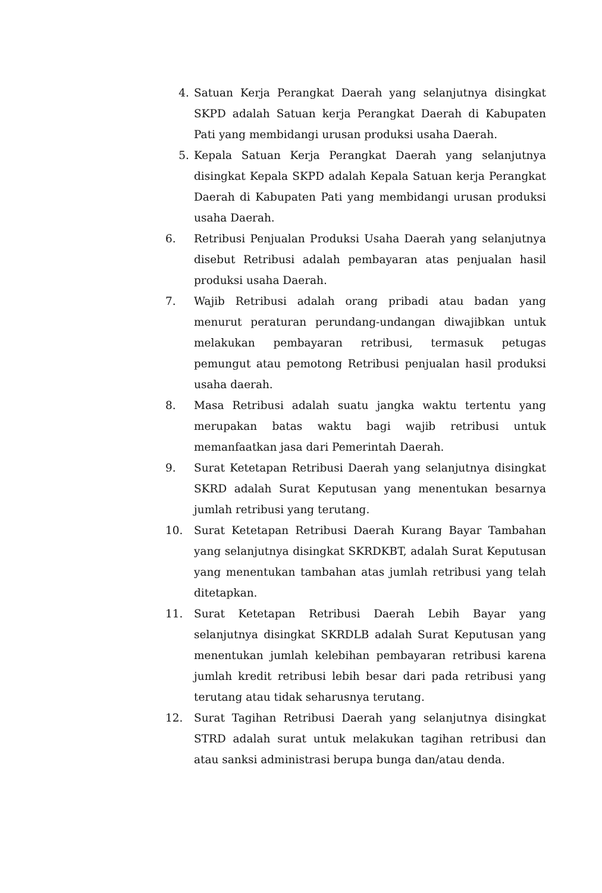4. Satuan Kerja Perangkat Daerah yang selanjutnya disingkat SKPD adalah Satuan kerja Perangkat Daerah di Kabupaten Pati yang membidangi urusan produksi usaha Daerah.
5. Kepala Satuan Kerja Perangkat Daerah yang selanjutnya disingkat Kepala SKPD adalah Kepala Satuan kerja Perangkat Daerah di Kabupaten Pati yang membidangi urusan produksi usaha Daerah.
6. Retribusi Penjualan Produksi Usaha Daerah yang selanjutnya disebut Retribusi adalah pembayaran atas penjualan hasil produksi usaha Daerah.
7. Wajib Retribusi adalah orang pribadi atau badan yang menurut peraturan perundang-undangan diwajibkan untuk melakukan pembayaran retribusi, termasuk petugas pemungut atau pemotong Retribusi penjualan hasil produksi usaha daerah.
8. Masa Retribusi adalah suatu jangka waktu tertentu yang merupakan batas waktu bagi wajib retribusi untuk memanfaatkan jasa dari Pemerintah Daerah.
9. Surat Ketetapan Retribusi Daerah yang selanjutnya disingkat SKRD adalah Surat Keputusan yang menentukan besarnya jumlah retribusi yang terutang.
10. Surat Ketetapan Retribusi Daerah Kurang Bayar Tambahan yang selanjutnya disingkat SKRDKBT, adalah Surat Keputusan yang menentukan tambahan atas jumlah retribusi yang telah ditetapkan.
11. Surat Ketetapan Retribusi Daerah Lebih Bayar yang selanjutnya disingkat SKRDLB adalah Surat Keputusan yang menentukan jumlah kelebihan pembayaran retribusi karena jumlah kredit retribusi lebih besar dari pada retribusi yang terutang atau tidak seharusnya terutang.
12. Surat Tagihan Retribusi Daerah yang selanjutnya disingkat STRD adalah surat untuk melakukan tagihan retribusi dan atau sanksi administrasi berupa bunga dan/atau denda.